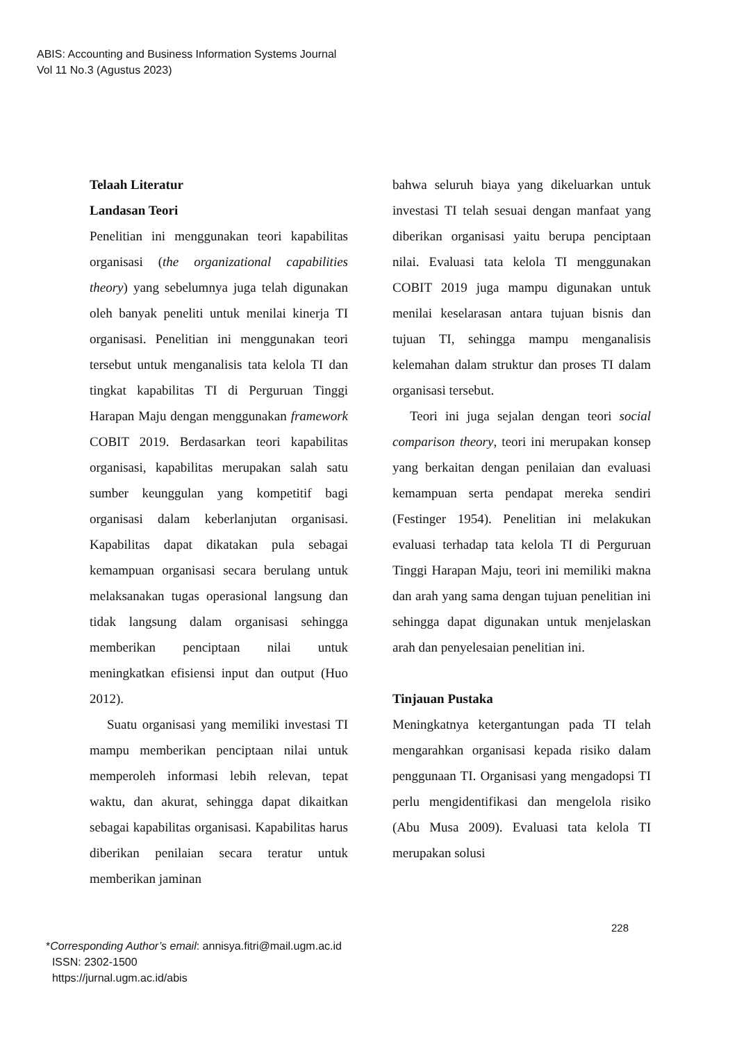ABIS: Accounting and Business Information Systems Journal
Vol 11 No.3 (Agustus 2023)
Telaah Literatur
Landasan Teori
Penelitian ini menggunakan teori kapabilitas organisasi (the organizational capabilities theory) yang sebelumnya juga telah digunakan oleh banyak peneliti untuk menilai kinerja TI organisasi. Penelitian ini menggunakan teori tersebut untuk menganalisis tata kelola TI dan tingkat kapabilitas TI di Perguruan Tinggi Harapan Maju dengan menggunakan framework COBIT 2019. Berdasarkan teori kapabilitas organisasi, kapabilitas merupakan salah satu sumber keunggulan yang kompetitif bagi organisasi dalam keberlanjutan organisasi. Kapabilitas dapat dikatakan pula sebagai kemampuan organisasi secara berulang untuk melaksanakan tugas operasional langsung dan tidak langsung dalam organisasi sehingga memberikan penciptaan nilai untuk meningkatkan efisiensi input dan output (Huo 2012).
Suatu organisasi yang memiliki investasi TI mampu memberikan penciptaan nilai untuk memperoleh informasi lebih relevan, tepat waktu, dan akurat, sehingga dapat dikaitkan sebagai kapabilitas organisasi. Kapabilitas harus diberikan penilaian secara teratur untuk memberikan jaminan
bahwa seluruh biaya yang dikeluarkan untuk investasi TI telah sesuai dengan manfaat yang diberikan organisasi yaitu berupa penciptaan nilai. Evaluasi tata kelola TI menggunakan COBIT 2019 juga mampu digunakan untuk menilai keselarasan antara tujuan bisnis dan tujuan TI, sehingga mampu menganalisis kelemahan dalam struktur dan proses TI dalam organisasi tersebut.
Teori ini juga sejalan dengan teori social comparison theory, teori ini merupakan konsep yang berkaitan dengan penilaian dan evaluasi kemampuan serta pendapat mereka sendiri (Festinger 1954). Penelitian ini melakukan evaluasi terhadap tata kelola TI di Perguruan Tinggi Harapan Maju, teori ini memiliki makna dan arah yang sama dengan tujuan penelitian ini sehingga dapat digunakan untuk menjelaskan arah dan penyelesaian penelitian ini.
Tinjauan Pustaka
Meningkatnya ketergantungan pada TI telah mengarahkan organisasi kepada risiko dalam penggunaan TI. Organisasi yang mengadopsi TI perlu mengidentifikasi dan mengelola risiko (Abu Musa 2009). Evaluasi tata kelola TI merupakan solusi
228
*Corresponding Author’s email: annisya.fitri@mail.ugm.ac.id
ISSN: 2302-1500
https://jurnal.ugm.ac.id/abis